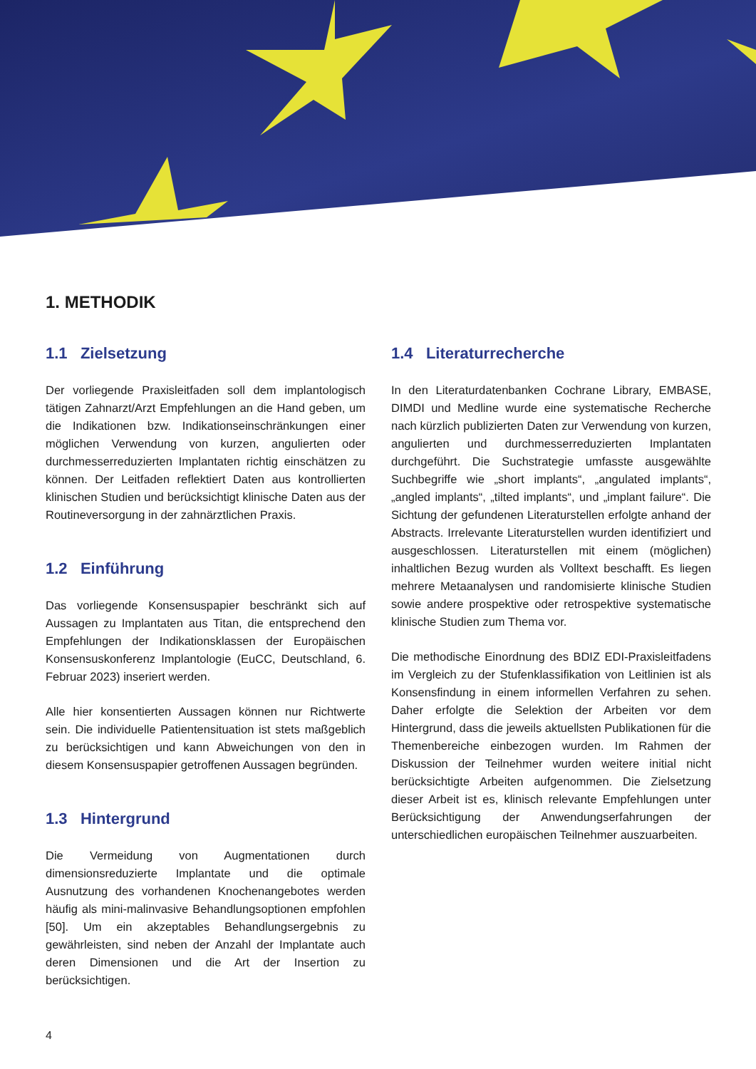1. METHODIK
1.1 Zielsetzung
Der vorliegende Praxisleitfaden soll dem implantologisch tätigen Zahnarzt/Arzt Empfehlungen an die Hand geben, um die Indikationen bzw. Indikationseinschränkungen einer möglichen Verwendung von kurzen, angulierten oder durchmesserreduzierten Implantaten richtig einschätzen zu können. Der Leitfaden reflektiert Daten aus kontrollierten klinischen Studien und berücksichtigt klinische Daten aus der Routineversorgung in der zahnärztlichen Praxis.
1.2 Einführung
Das vorliegende Konsensuspapier beschränkt sich auf Aussagen zu Implantaten aus Titan, die entsprechend den Empfehlungen der Indikationsklassen der Europäischen Konsensuskonferenz Implantologie (EuCC, Deutschland, 6. Februar 2023) inseriert werden.
Alle hier konsentierten Aussagen können nur Richtwerte sein. Die individuelle Patientensituation ist stets maßgeblich zu berücksichtigen und kann Abweichungen von den in diesem Konsensuspapier getroffenen Aussagen begründen.
1.3 Hintergrund
Die Vermeidung von Augmentationen durch dimensionsreduzierte Implantate und die optimale Ausnutzung des vorhandenen Knochenangebotes werden häufig als mini-malinvasive Behandlungsoptionen empfohlen [50]. Um ein akzeptables Behandlungsergebnis zu gewährleisten, sind neben der Anzahl der Implantate auch deren Dimensionen und die Art der Insertion zu berücksichtigen.
1.4 Literaturrecherche
In den Literaturdatenbanken Cochrane Library, EMBASE, DIMDI und Medline wurde eine systematische Recherche nach kürzlich publizierten Daten zur Verwendung von kurzen, angulierten und durchmesserreduzierten Implantaten durchgeführt. Die Suchstrategie umfasste ausgewählte Suchbegriffe wie „short implants“, „angulated implants“, „angled implants“, „tilted implants“, und „implant failure“. Die Sichtung der gefundenen Literaturstellen erfolgte anhand der Abstracts. Irrelevante Literaturstellen wurden identifiziert und ausgeschlossen. Literaturstellen mit einem (möglichen) inhaltlichen Bezug wurden als Volltext beschafft. Es liegen mehrere Metaanalysen und randomisierte klinische Studien sowie andere prospektive oder retrospektive systematische klinische Studien zum Thema vor.
Die methodische Einordnung des BDIZ EDI-Praxisleitfadens im Vergleich zu der Stufenklassifikation von Leitlinien ist als Konsensfindung in einem informellen Verfahren zu sehen. Daher erfolgte die Selektion der Arbeiten vor dem Hintergrund, dass die jeweils aktuellsten Publikationen für die Themenbereiche einbezogen wurden. Im Rahmen der Diskussion der Teilnehmer wurden weitere initial nicht berücksichtigte Arbeiten aufgenommen. Die Zielsetzung dieser Arbeit ist es, klinisch relevante Empfehlungen unter Berücksichtigung der Anwendungserfahrungen der unterschiedlichen europäischen Teilnehmer auszuarbeiten.
4